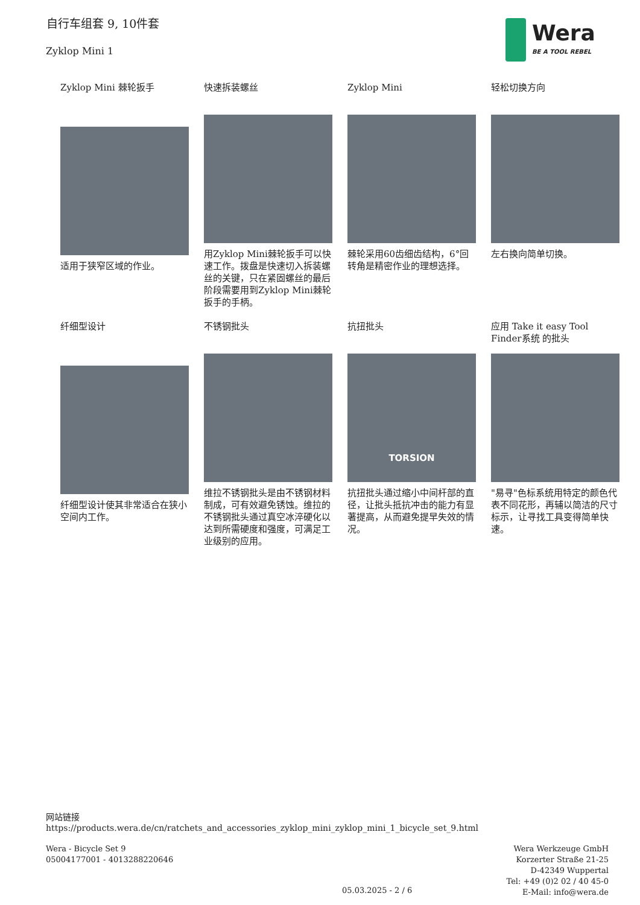自行车组套 9, 10件套
Zyklop Mini 1
Wera
BE A TOOL REBEL
Zyklop Mini 棘轮扳手
适用于狭窄区域的作业。
快速拆装螺丝
用Zyklop Mini棘轮扳手可以快速工作。拨盘是快速切入拆装螺丝的关键，只在紧固螺丝的最后阶段需要用到Zyklop Mini棘轮扳手的手柄。
Zyklop Mini
棘轮采用60齿细齿结构，6°回转角是精密作业的理想选择。
轻松切换方向
左右换向简单切换。
纤细型设计
纤细型设计使其非常适合在狭小空间内工作。
不锈钢批头
维拉不锈钢批头是由不锈钢材料制成，可有效避免锈蚀。维拉的不锈钢批头通过真空冰淬硬化以达到所需硬度和强度，可满足工业级别的应用。
抗扭批头
TORSION
抗扭批头通过缩小中间杆部的直径，让批头抵抗冲击的能力有显著提高，从而避免提早失效的情况。
应用 Take it easy Tool Finder系统 的批头
"易寻"色标系统用特定的颜色代表不同花形，再辅以简洁的尺寸标示，让寻找工具变得简单快速。
网站链接
https://products.wera.de/cn/ratchets_and_accessories_zyklop_mini_zyklop_mini_1_bicycle_set_9.html
Wera - Bicycle Set 9
05004177001 - 4013288220646
Wera Werkzeuge GmbH
Korzerter Straße 21-25
D-42349 Wuppertal
Tel: +49 (0)2 02 / 40 45-0
E-Mail: info@wera.de
05.03.2025 - 2 / 6